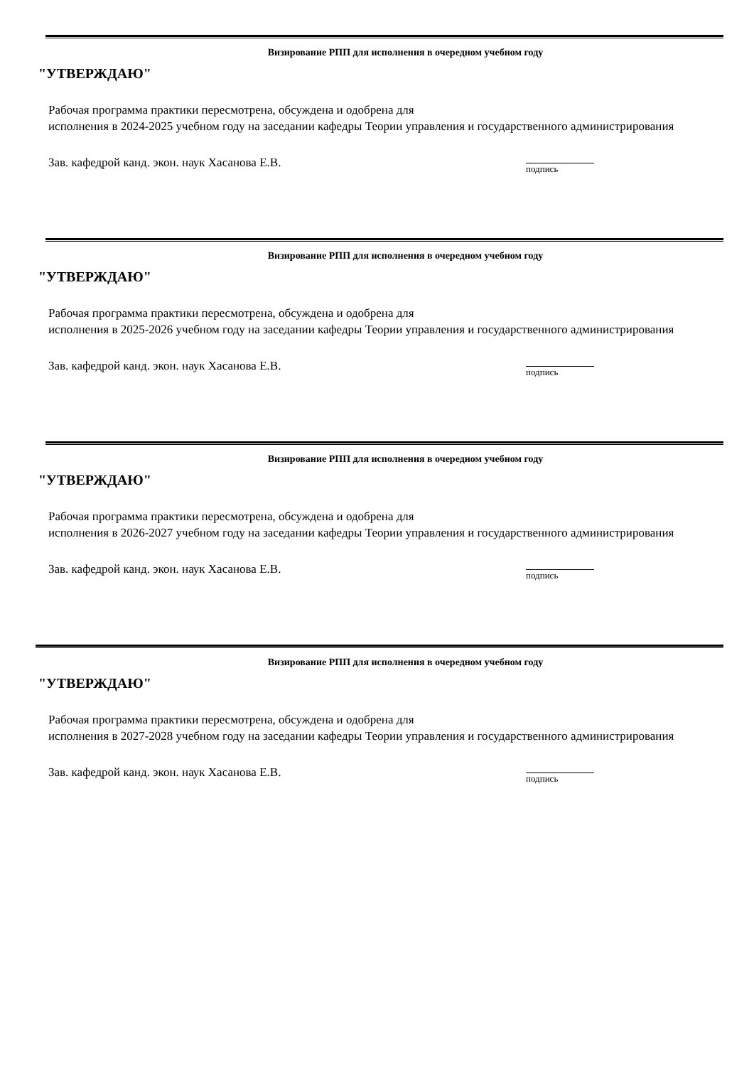Визирование РПП для исполнения в очередном учебном году
"УТВЕРЖДАЮ"
Рабочая программа практики пересмотрена, обсуждена и одобрена для
исполнения в 2024-2025 учебном году на заседании кафедры Теории управления и государственного администрирования
Зав. кафедрой канд. экон. наук Хасанова Е.В.
подпись
Визирование РПП для исполнения в очередном учебном году
"УТВЕРЖДАЮ"
Рабочая программа практики пересмотрена, обсуждена и одобрена для
исполнения в 2025-2026 учебном году на заседании кафедры Теории управления и государственного администрирования
Зав. кафедрой канд. экон. наук Хасанова Е.В.
подпись
Визирование РПП для исполнения в очередном учебном году
"УТВЕРЖДАЮ"
Рабочая программа практики пересмотрена, обсуждена и одобрена для
исполнения в 2026-2027 учебном году на заседании кафедры Теории управления и государственного администрирования
Зав. кафедрой канд. экон. наук Хасанова Е.В.
подпись
Визирование РПП для исполнения в очередном учебном году
"УТВЕРЖДАЮ"
Рабочая программа практики пересмотрена, обсуждена и одобрена для
исполнения в 2027-2028 учебном году на заседании кафедры Теории управления и государственного администрирования
Зав. кафедрой канд. экон. наук Хасанова Е.В.
подпись